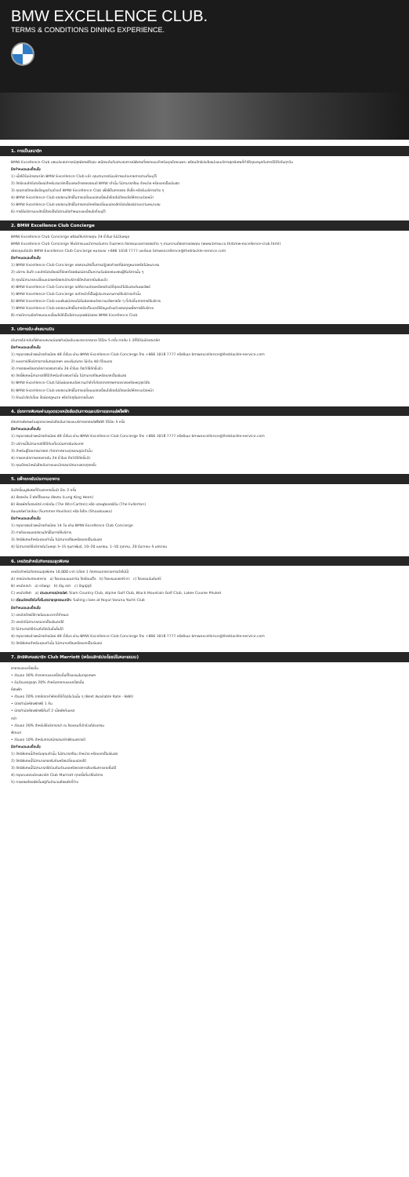BMW EXCELLENCE CLUB.
TERMS & CONDITIONS DINING EXPERIENCE.
1. การเป็นสมาชิก
BMW Excellence Club มอบประสบการณ์สุดพิเศษให้คุณ เหนือระดับกับประสบการณ์พิเศษที่ออกแบบสำหรับคุณโดยเฉพาะ พร้อมสิทธิประโยชน์และบริการสุดพิเศษที่ทำให้คุณสนุกกับการใช้ชีวิตในทุกวัน
ข้อกำหนดและเงื่อนไข
1) เมื่อได้รับบัตรสมาชิก BMW Excellence Club แล้ว คุณสามารถรับบริการแต่ละรายการตามที่ระบุไว้
2) สิทธิและสิทธิประโยชน์สำหรับสมาชิกเป็นของเจ้าของรถยนต์ BMW เท่านั้น ไม่สามารถโอน จำหน่าย หรือแลกเป็นเงินสด
3) คุณอาจต้องแจ้งข้อมูลส่วนตัวแก่ BMW Excellence Club เพื่อใช้ในการจอง สั่งซื้อ หรือรับบริการต่าง ๆ
4) BMW Excellence Club ขอสงวนสิทธิ์ในการเปลี่ยนแปลงเงื่อนไขโดยไม่ต้องแจ้งให้ทราบล่วงหน้า
5) BMW Excellence Club ขอสงวนสิทธิ์ในการยกเลิกหรือเปลี่ยนแปลงสิทธิประโยชน์ตามความเหมาะสม
6) การใช้บริการและสิทธิ์ต้องเป็นไปตามข้อกำหนดและเงื่อนไขที่ระบุไว้
2. BMW Excellence Club Concierge
BMW Excellence Club Concierge พร้อมให้บริการคุณ 24 ชั่วโมง ไม่มีวันหยุด
BMW Excellence Club Concierge ให้บริการแนะนำการเดินทาง ร้านอาหาร กิจกรรมและการจองต่าง ๆ ตามความต้องการของคุณ (www.bmw.co.th/bmw-excellence-club.html)
เพียงคุณติดต่อ BMW Excellence Club Concierge หมายเลข +666 1018 7777 และอีเมล bmwexcellence@theblackle-service.com
ข้อกำหนดและเงื่อนไข
1) BMW Excellence Club Concierge ขอสงวนสิทธิ์ในการปฏิเสธคำขอที่ผิดกฎหมายหรือไม่เหมาะสม
2) บริการ สินค้า และสิทธิประโยชน์ที่จัดหาโดยพันธมิตรเป็นความรับผิดชอบของผู้ให้บริการนั้น ๆ
3) คุณไม่สามารถเปลี่ยนแปลงหรือยกเลิกบริการได้หลังจากยืนยันแล้ว
4) BMW Excellence Club Concierge จะให้ความช่วยเหลืออย่างดีที่สุดแต่ไม่รับประกันผลลัพธ์
5) BMW Excellence Club Concierge จะทำหน้าที่เป็นผู้ประสานงานการให้บริการเท่านั้น
6) BMW Excellence Club และพันธมิตรจะไม่รับผิดชอบต่อความเสียหายใด ๆ ที่เกิดขึ้นจากการใช้บริการ
7) BMW Excellence Club ขอสงวนสิทธิ์ในการจัดเก็บและใช้ข้อมูลส่วนตัวของคุณเพื่อการให้บริการ
8) การตีความข้อกำหนดและเงื่อนไขให้เป็นไปตามดุลยพินิจของ BMW Excellence Club
3. บริการรับ-ส่งสนามบิน
เดินทางไป-กลับที่พักและสนามบินอย่างมีระดับและสะดวกสบาย ได้ปีละ 5 ครั้ง ภายใน 1 ปีที่ได้รับบัตรสมาชิก
ข้อกำหนดและเงื่อนไข
1) กรุณาจองล่วงหน้าอย่างน้อย 48 ชั่วโมง ผ่าน BMW Excellence Club Concierge โทร +666 1018 7777 หรืออีเมล bmwexcellence@theblackle-service.com
2) ระยะทางให้บริการภายในกรุงเทพฯ และปริมณฑล ไม่เกิน 40 กิโลเมตร
3) การจองหรือยกเลิกการจองภายใน 24 ชั่วโมง ถือว่าใช้สิทธิ์แล้ว
4) สิทธิ์พิเศษนี้สามารถใช้ได้สำหรับเจ้าของเท่านั้น ไม่สามารถโอนหรือแลกเป็นเงินสด
5) BMW Excellence Club ไม่รับผิดชอบต่อความล่าช้าที่เกิดจากสภาพการจราจรหรือเหตุสุดวิสัย
6) BMW Excellence Club ขอสงวนสิทธิ์ในการเปลี่ยนแปลงเงื่อนไขโดยไม่ต้องแจ้งให้ทราบล่วงหน้า
7) ห้ามนำสัตว์เลี้ยง สิ่งผิดกฎหมาย หรือวัตถุอันตรายขึ้นรถ
4. ช่องทางพิเศษผ่านจุดตรวจหนังสือเดินทางและบริการรถกอล์ฟไฟฟ้า
ช่องทางพิเศษผ่านจุดตรวจหนังสือเดินทางและบริการรถกอล์ฟไฟฟ้า ได้ปีละ 5 ครั้ง
ข้อกำหนดและเงื่อนไข
1) กรุณาจองล่วงหน้าอย่างน้อย 48 ชั่วโมง ผ่าน BMW Excellence Club Concierge โทร +666 1018 7777 หรืออีเมล bmwexcellence@theblackle-service.com
2) บริการนี้ไม่สามารถใช้ได้กับเที่ยวบินภายในประเทศ
3) สำหรับผู้โดยสารขาออก ท่าอากาศยานสุวรรณภูมิเท่านั้น
4) การยกเลิกการจองภายใน 24 ชั่วโมง ถือว่าใช้สิทธิ์แล้ว
5) คุณต้องนำหนังสือเดินทางและบัตรสมาชิกมาแสดงทุกครั้ง
5. แพ็กเกจรับประทานอาหาร
รับสิทธิ์เมนูพิเศษที่ร้านอาหารชั้นนำ ปีละ 2 ครั้ง
A) ห้องหลิง ลี่ ฟงที่โรงแรม ฮ่องกง (Lung King Heen)
B) ห้องพักที่เดอะริทซ์ คาร์ลตัน (The Ritz-Carlton) หรือ เดอะฟูลเลอร์ตัน (The Fullerton)
ซัมเมอร์พาวิลเลียน (Summer Pavilion) หรือ โชโกะ (Shoukouwo)
ข้อกำหนดและเงื่อนไข
1) กรุณาจองล่วงหน้าอย่างน้อย 14 วัน ผ่าน BMW Excellence Club Concierge
2) ทางโรงแรมขอสงวนสิทธิ์ในการให้บริการ
3) สิทธิพิเศษสำหรับคุณเท่านั้น ไม่สามารถโอนหรือแลกเป็นเงินสด
4) ไม่สามารถใช้บริการในวันหยุด 5–15 กุมภาพันธ์, 10–20 เมษายน, 1–10 ตุลาคม, 20 ธันวาคม–5 มกราคม
6. เครดิตสำหรับกิจกรรมสุดพิเศษ
เครดิตสำหรับกิจกรรมสุดพิเศษ 10,000 บาท (เลือก 1 กิจกรรมจากรายการต่อไปนี้)
A) เทคนิคประกอบอาหาร a) โรงแรมแมนดาริน โอเรียนเต็ล b) โรงแรมแชงกรี-ลา c) โรงแรมบันยันทรี
B) เครดิตสปา a) ตรีษญา b) ธัญ สปา c) ปัญญ์ปุริ
C) เครดิตกีฬา a) ประสบการณ์กอล์ฟ: Siam Country Club, Alpine Golf Club, Black Mountain Golf Club, Lakes Course Phuket
b) เรียนล่องเรือใบที่สโมสรราชจุลจอมเกล้า: Sailing class at Royal Varuna Yacht Club
ข้อกำหนดและเงื่อนไข
1) เครดิตต้องใช้ภายในระยะเวลาที่กำหนด
2) เครดิตไม่สามารถแลกเป็นเงินสดได้
3) ไม่สามารถใช้ร่วมกับโปรโมชั่นอื่นได้
4) กรุณาจองล่วงหน้าอย่างน้อย 48 ชั่วโมง ผ่าน BMW Excellence Club Concierge โทร +666 1018 7777 หรืออีเมล bmwexcellence@theblackle-service.com
5) สิทธิพิเศษสำหรับคุณเท่านั้น ไม่สามารถโอนหรือแลกเป็นเงินสด
7. สิทธิพิเศษสมาชิก Club Marriott (พร้อมสิทธิประโยชน์ในหลายแบบ)
อาหารและเครื่องดื่ม
• ส่วนลด 30% ค่าอาหารและเครื่องดื่มที่โรงแรมในกรุงเทพฯ
• รับส่วนลดสูงสุด 20% สำหรับอาหารและเครื่องดื่ม
ห้องพัก
• ส่วนลด 20% จากอัตราค่าห้องที่ดีที่สุดในวันนั้น ๆ (Best Available Rate - BAR)
• บัตรกำนัลห้องพักฟรี 1 คืน
• บัตรกำนัลห้องพักฟรีคืนที่ 2 เมื่อพักคืนแรก
สปา
• ส่วนลด 20% สำหรับใช้บริการสปา ณ โรงแรมที่เข้าร่วมโปรแกรม
ฟิตเนส
• ส่วนลด 10% สำหรับการสมัครสมาชิกฟิตเนสรายปี
ข้อกำหนดและเงื่อนไข
1) สิทธิพิเศษนี้สำหรับคุณเท่านั้น ไม่สามารถโอน จำหน่าย หรือแลกเป็นเงินสด
2) สิทธิพิเศษนี้ไม่สามารถขอรับคืนหรือเปลี่ยนแปลงได้
3) สิทธิพิเศษนี้ไม่สามารถใช้ร่วมกับส่วนลดหรือรายการส่งเสริมการขายอื่นได้
4) กรุณาแสดงบัตรสมาชิก Club Marriott ทุกครั้งที่มาใช้บริการ
5) การจองห้องพักขึ้นอยู่กับจำนวนห้องพักที่ว่าง